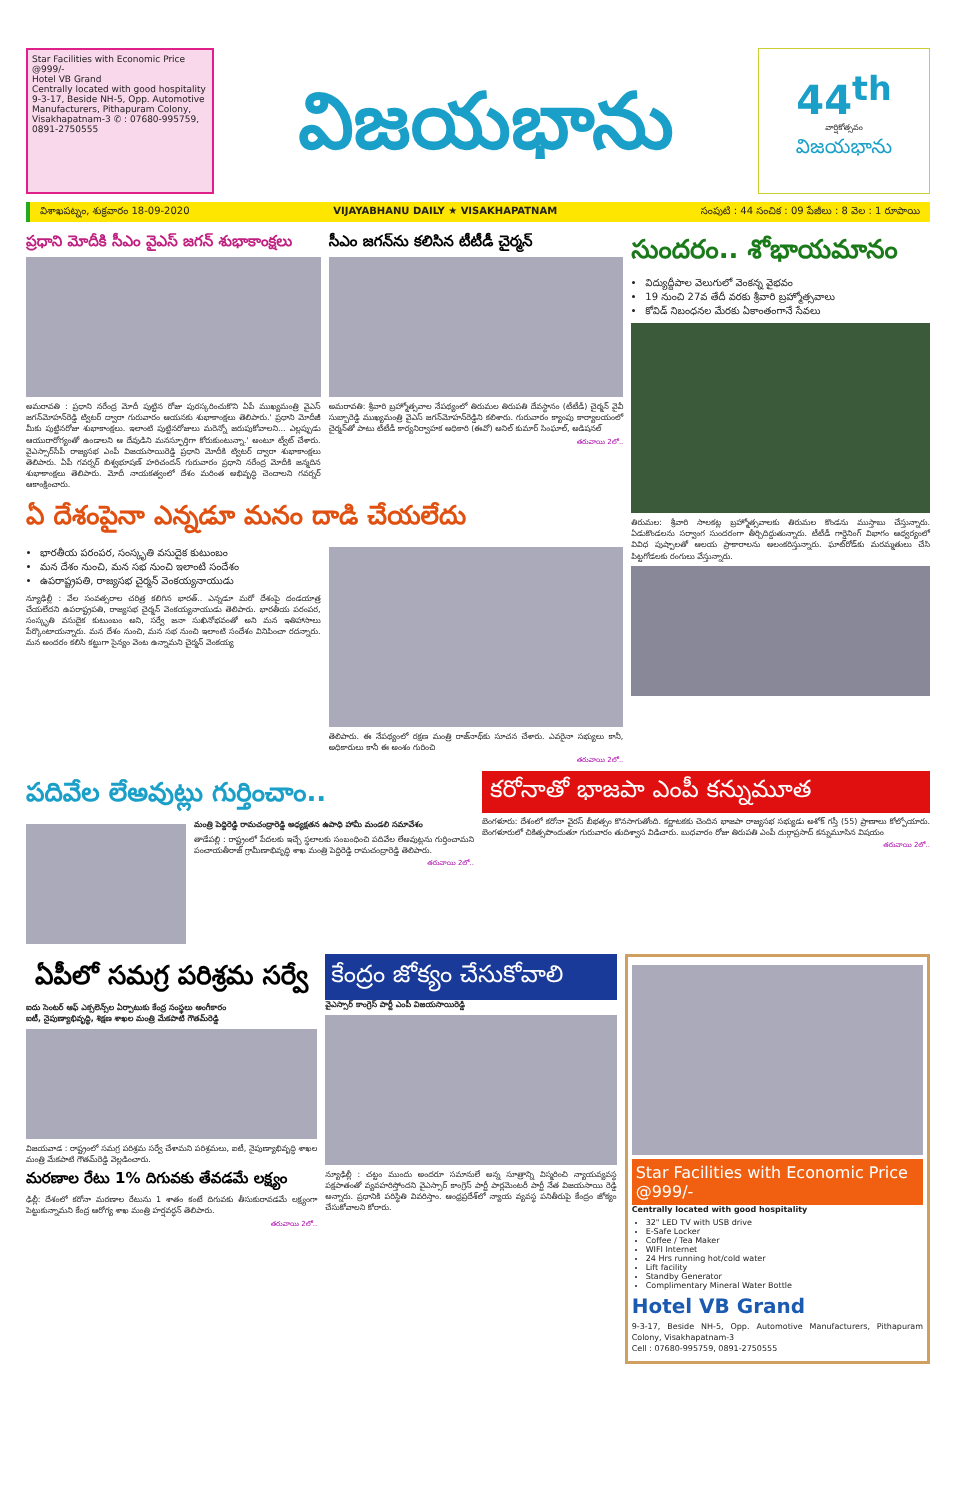Star Facilities with Economic Price @999/-
Hotel VB Grand
Centrally located with good hospitality
9-3-17, Beside NH-5, Opp. Automotive Manufacturers, Pithapuram Colony, Visakhapatnam-3 ✆ : 07680-995759, 0891-2750555
విజయభాను
44<sup>th</sup>
వార్షికోత్సవం
విజయభాను
విశాఖపట్నం, శుక్రవారం 18-09-2020 VIJAYABHANU DAILY ★ VISAKHAPATNAM సంపుటి : 44 సంచిక : 09 పేజీలు : 8 వెల : 1 రూపాయి
ప్రధాని మోదీకి సీఎం వైఎస్ జగన్ శుభాకాంక్షలు
అమరావతి : ప్రధాని నరేంద్ర మోదీ పుట్టిన రోజు పురస్కరించుకొని ఏపీ ముఖ్యమంత్రి వైఎస్ జగన్‌మోహన్‌రెడ్డి ట్విటర్ ద్వారా గురువారం ఆయనకు శుభాకాంక్షలు తెలిపారు.' ప్రధాని మోదీజీ మీకు పుట్టినరోజు శుభాకాంక్షలు. ఇలాంటి పుట్టినరోజులు మరెన్నో జరుపుకోవాలని... ఎల్లప్పుడు ఆయురారోగ్యంతో ఉండాలని ఆ దేవుడిని మనస్ఫూర్తిగా కోరుకుంటున్నా.' అంటూ ట్వీట్ చేశారు. వైఎస్సార్‌సీపీ రాజ్యసభ ఎంపీ విజయసాయిరెడ్డి ప్రధాని మోదీకి ట్విటర్ ద్వారా శుభాకాంక్షలు తెలిపారు. ఏపీ గవర్నర్ బిశ్వభూషణ్ హరిచందన్ గురువారం ప్రధాని నరేంద్ర మోదీకి జన్మదిన శుభాకాంక్షలు తెలిపారు. మోదీ నాయకత్వంలో దేశం మరింత అభివృద్ధి చెందాలని గవర్నర్ ఆకాంక్షించారు.
సీఎం జగన్‌ను కలిసిన టీటీడీ చైర్మన్
అమరావతి: శ్రీవారి బ్రహ్మోత్సవాల నేపథ్యంలో తిరుమల తిరుపతి దేవస్థానం (టీటీడీ) చైర్మన్ వైవీ సుబ్బారెడ్డి ముఖ్యమంత్రి వైఎస్ జగన్‌మోహన్‌రెడ్డిని కలిశారు. గురువారం క్యాంపు కార్యాలయంలో చైర్మన్‌తో పాటు టీటీడీ కార్యనిర్వాహక అధికారి (ఈవో) అనిల్ కుమార్ సింఘాల్, అడిషనల్
తరువాయి 2లో..
ఏ దేశంపైనా ఎన్నడూ మనం దాడి చేయలేదు
భారతీయ పరంపర, సంస్కృతి వసుదైక కుటుంబం
మన దేశం నుంచి, మన సభ నుంచి ఇలాంటి సందేశం
ఉపరాష్ట్రపతి, రాజ్యసభ చైర్మన్ వెంకయ్యనాయుడు
న్యూఢిల్లీ : వేల సంవత్సరాల చరిత్ర కలిగిన భారత్.. ఎన్నడూ మరో దేశంపై దండయాత్ర చేయలేదని ఉపరాష్ట్రపతి, రాజ్యసభ చైర్మన్ వెంకయ్యనాయుడు తెలిపారు. భారతీయ పరంపర, సంస్కృతి వసుదైక కుటుంబం అని, సర్వే జనా సుఖినోభవంతో అని మన ఇతిహాసాలు పేర్కొంటాయన్నారు. మన దేశం నుంచి, మన సభ నుంచి ఇలాంటి సందేశం వినిపించా రదన్నారు. మన అందరం కలిసి కట్టుగా సైన్యం వెంట ఉన్నామని చైర్మన్ వెంకయ్య
తెలిపారు. ఈ నేపథ్యంలో రక్షణ మంత్రి రాజ్‌నాథ్‌కు సూచన చేశారు. ఎవరైనా సభ్యులు కానీ, అధికారులు కానీ ఈ అంశం గురించి
తరువాయి 2లో..
సుందరం.. శోభాయమానం
విద్యుద్దీపాల వెలుగులో వెంకన్న వైభవం
19 నుంచి 27వ తేదీ వరకు శ్రీవారి బ్రహ్మోత్సవాలు
కోవిడ్ నిబంధనల మేరకు ఏకాంతంగానే సేవలు
తిరుమల: శ్రీవారి సాలకట్ల బ్రహ్మోత్సవాలకు తిరుమల కొండను ముస్తాబు చేస్తున్నారు. ఏడుకొండలను సర్వాంగ సుందరంగా తీర్చిదిద్దుతున్నారు. టీటీడీ గార్డెనింగ్ విభాగం ఆధ్వర్యంలో వివిధ పుష్పాలతో ఆలయ ప్రాకారాలను అలంకరిస్తున్నారు. ఘాట్‌రోడ్‌కు మరమ్మతులు చేసి పిట్టగోడలకు రంగులు వేస్తున్నారు.
పదివేల లేఅవుట్లు గుర్తించాం..
మంత్రి పెద్దిరెడ్డి రామచంద్రారెడ్డి అధ్యక్షతన ఉపాధి హామీ మండలి సమావేశం
తాడేపల్లి : రాష్ట్రంలో పేదలకు ఇచ్చే స్థలాలకు సంబంధించి పదివేల లేఅవుట్లను గుర్తించామని పంచాయతీరాజ్ గ్రామీణాభివృద్ధి శాఖ మంత్రి పెద్దిరెడ్డి రామచంద్రారెడ్డి తెలిపారు.
తరువాయి 2లో..
కరోనాతో భాజపా ఎంపీ కన్నుమూత
బెంగళూరు: దేశంలో కరోనా వైరస్ బీభత్సం కొనసాగుతోంది. కర్ణాటకకు చెందిన భాజపా రాజ్యసభ సభ్యుడు అశోక్ గస్తీ (55) ప్రాణాలు కోల్పోయారు. బెంగళూరులో చికిత్సపొందుతూ గురువారం తుదిశ్వాస విడిచారు. బుధవారం రోజు తిరుపతి ఎంపీ దుర్గాప్రసాద్ కన్నుమూసిన విషయం
తరువాయి 2లో..
ఏపీలో సమగ్ర పరిశ్రమ సర్వే
ఐదు సెంటర్ ఆఫ్ ఎక్సలెన్స్‌ల ఏర్పాటుకు కేంద్ర సంస్థలు అంగీకారం
ఐటీ, నైపుణ్యాభివృద్ధి, శిక్షణ శాఖల మంత్రి మేకపాటి గౌతమ్‌రెడ్డి
విజయవాడ : రాష్ట్రంలో సమగ్ర పరిశ్రమ సర్వే చేశామని పరిశ్రమలు, ఐటీ, నైపుణ్యాభివృద్ధి శాఖల మంత్రి మేకపాటి గౌతమ్‌రెడ్డి వెల్లడించారు.
మరణాల రేటు 1% దిగువకు తేవడమే లక్ష్యం
ఢిల్లీ: దేశంలో కరోనా మరణాల రేటును 1 శాతం కంటే దిగువకు తీసుకురావడమే లక్ష్యంగా పెట్టుకున్నామని కేంద్ర ఆరోగ్య శాఖ మంత్రి హర్షవర్ధన్ తెలిపారు.
తరువాయి 2లో..
కేంద్రం జోక్యం చేసుకోవాలి
వైఎస్సార్ కాంగ్రెస్ పార్టీ ఎంపీ విజయసాయిరెడ్డి
న్యూఢిల్లీ : చట్టం ముందు అందరూ సమానులే అన్న సూత్రాన్ని విస్మరించి న్యాయవ్యవస్థ పక్షపాతంతో వ్యవహరిస్తోందని వైఎస్సార్ కాంగ్రెస్ పార్టీ పార్లమెంటరీ పార్టీ నేత విజయసాయి రెడ్డి అన్నారు. ప్రధానికి పరిస్థితి వివరిస్తాం. ఆంధ్రప్రదేశ్‌లో న్యాయ వ్యవస్థ పనితీరుపై కేంద్రం జోక్యం చేసుకోవాలని కోరారు.
Star Facilities with Economic Price @999/-
Centrally located with good hospitality
32" LED TV with USB drive
E-Safe Locker
Coffee / Tea Maker
WIFI Internet
24 Hrs running hot/cold water
Lift facility
Standby Generator
Complimentary Mineral Water Bottle
Hotel VB Grand
9-3-17, Beside NH-5, Opp. Automotive Manufacturers, Pithapuram Colony, Visakhapatnam-3
Cell : 07680-995759, 0891-2750555